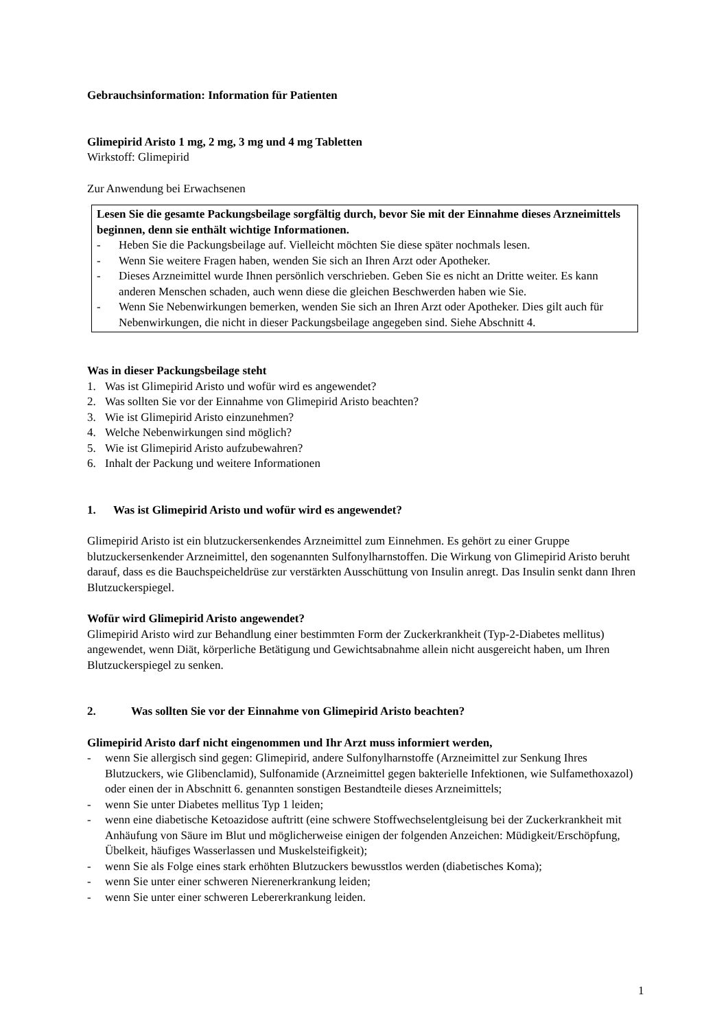Gebrauchsinformation: Information für Patienten
Glimepirid Aristo 1 mg, 2 mg, 3 mg und 4 mg Tabletten
Wirkstoff: Glimepirid
Zur Anwendung bei Erwachsenen
Lesen Sie die gesamte Packungsbeilage sorgfältig durch, bevor Sie mit der Einnahme dieses Arzneimittels beginnen, denn sie enthält wichtige Informationen.
- Heben Sie die Packungsbeilage auf. Vielleicht möchten Sie diese später nochmals lesen.
- Wenn Sie weitere Fragen haben, wenden Sie sich an Ihren Arzt oder Apotheker.
- Dieses Arzneimittel wurde Ihnen persönlich verschrieben. Geben Sie es nicht an Dritte weiter. Es kann anderen Menschen schaden, auch wenn diese die gleichen Beschwerden haben wie Sie.
- Wenn Sie Nebenwirkungen bemerken, wenden Sie sich an Ihren Arzt oder Apotheker. Dies gilt auch für Nebenwirkungen, die nicht in dieser Packungsbeilage angegeben sind. Siehe Abschnitt 4.
Was in dieser Packungsbeilage steht
1. Was ist Glimepirid Aristo und wofür wird es angewendet?
2. Was sollten Sie vor der Einnahme von Glimepirid Aristo beachten?
3. Wie ist Glimepirid Aristo einzunehmen?
4. Welche Nebenwirkungen sind möglich?
5. Wie ist Glimepirid Aristo aufzubewahren?
6. Inhalt der Packung und weitere Informationen
1. Was ist Glimepirid Aristo und wofür wird es angewendet?
Glimepirid Aristo ist ein blutzuckersenkendes Arzneimittel zum Einnehmen. Es gehört zu einer Gruppe blutzuckersenkender Arzneimittel, den sogenannten Sulfonylharnstoffen. Die Wirkung von Glimepirid Aristo beruht darauf, dass es die Bauchspeicheldrüse zur verstärkten Ausschüttung von Insulin anregt. Das Insulin senkt dann Ihren Blutzuckerspiegel.
Wofür wird Glimepirid Aristo angewendet?
Glimepirid Aristo wird zur Behandlung einer bestimmten Form der Zuckerkrankheit (Typ-2-Diabetes mellitus) angewendet, wenn Diät, körperliche Betätigung und Gewichtsabnahme allein nicht ausgereicht haben, um Ihren Blutzuckerspiegel zu senken.
2. Was sollten Sie vor der Einnahme von Glimepirid Aristo beachten?
Glimepirid Aristo darf nicht eingenommen und Ihr Arzt muss informiert werden,
- wenn Sie allergisch sind gegen: Glimepirid, andere Sulfonylharnstoffe (Arzneimittel zur Senkung Ihres Blutzuckers, wie Glibenclamid), Sulfonamide (Arzneimittel gegen bakterielle Infektionen, wie Sulfamethoxazol) oder einen der in Abschnitt 6. genannten sonstigen Bestandteile dieses Arzneimittels;
- wenn Sie unter Diabetes mellitus Typ 1 leiden;
- wenn eine diabetische Ketoazidose auftritt (eine schwere Stoffwechselentgleisung bei der Zuckerkrankheit mit Anhäufung von Säure im Blut und möglicherweise einigen der folgenden Anzeichen: Müdigkeit/Erschöpfung, Übelkeit, häufiges Wasserlassen und Muskelsteifigkeit);
- wenn Sie als Folge eines stark erhöhten Blutzuckers bewusstlos werden (diabetisches Koma);
- wenn Sie unter einer schweren Nierenerkrankung leiden;
- wenn Sie unter einer schweren Lebererkrankung leiden.
1